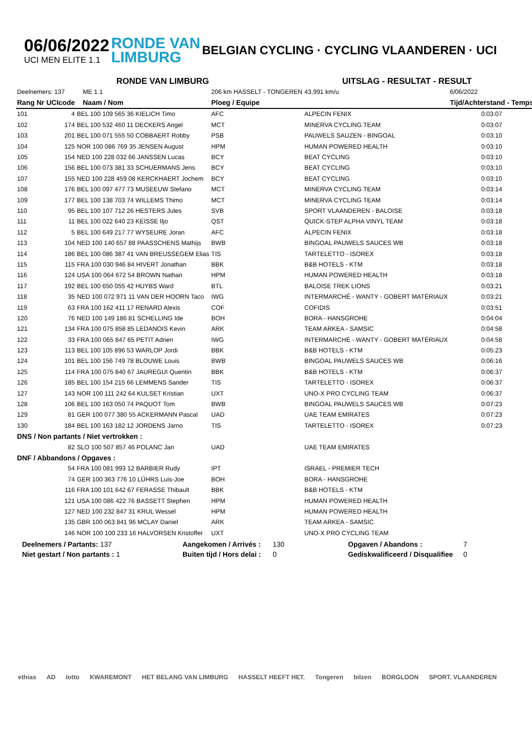06/06/2022
UCI MEN ELITE 1.1
RONDE VAN
LIMBURG
BELGIAN CYCLING · CYCLING VLAANDEREN · UCI
RONDE VAN LIMBURG UITSLAG - RESULTAT - RESULT
| Deelnemers: 137 | | | ME 1.1 | 206 km HASSELT - TONGEREN | | 43,991 km/u | 6/06/2022 |
| Rang | Nr UCIcode | | Naam / Nom | Ploeg / Equipe | | | Tijd/Achterstand - Temps |
| 101 | 4 | BEL 100 109 565 36 KIELICH Timo | | AFC | ALPECIN FENIX | | 0:03:07 |
| 102 | 174 | BEL 100 532 460 11 DECKERS Angel | | MCT | MINERVA CYCLING TEAM | | 0:03:07 |
| 103 | 201 | BEL 100 071 555 50 COBBAERT Robby | | PSB | PAUWELS SAUZEN - BINGOAL | | 0:03:10 |
| 104 | 125 | NOR 100 086 769 35 JENSEN August | | HPM | HUMAN POWERED HEALTH | | 0:03:10 |
| 105 | 154 | NED 100 228 032 66 JANSSEN Lucas | | BCY | BEAT CYCLING | | 0:03:10 |
| 106 | 156 | BEL 100 073 381 33 SCHUERMANS Jens | | BCY | BEAT CYCLING | | 0:03:10 |
| 107 | 155 | NED 100 228 459 08 KERCKHAERT Jochem | | BCY | BEAT CYCLING | | 0:03:10 |
| 108 | 176 | BEL 100 097 477 73 MUSEEUW Stefano | | MCT | MINERVA CYCLING TEAM | | 0:03:14 |
| 109 | 177 | BEL 100 138 703 74 WILLEMS Thimo | | MCT | MINERVA CYCLING TEAM | | 0:03:14 |
| 110 | 95 | BEL 100 107 712 26 HESTERS Jules | | SVB | SPORT VLAANDEREN - BALOISE | | 0:03:18 |
| 111 | 11 | BEL 100 022 640 23 KEISSE Iljo | | QST | QUICK-STEP ALPHA VINYL TEAM | | 0:03:18 |
| 112 | 5 | BEL 100 649 217 77 WYSEURE Joran | | AFC | ALPECIN FENIX | | 0:03:18 |
| 113 | 104 | NED 100 140 657 88 PAASSCHENS Mathijs | | BWB | BINGOAL PAUWELS SAUCES WB | | 0:03:18 |
| 114 | 186 | BEL 100 086 387 41 VAN BREUSSEGEM Elias | | TIS | TARTELETTO - ISOREX | | 0:03:18 |
| 115 | 115 | FRA 100 030 946 84 HIVERT Jonathan | | BBK | B&B HOTELS - KTM | | 0:03:18 |
| 116 | 124 | USA 100 064 672 54 BROWN Nathan | | HPM | HUMAN POWERED HEALTH | | 0:03:18 |
| 117 | 192 | BEL 100 650 055 42 HUYBS Ward | | BTL | BALOISE TREK LIONS | | 0:03:21 |
| 118 | 35 | NED 100 072 971 11 VAN DER HOORN Taco | | IWG | INTERMARCHÉ - WANTY - GOBERT MATÉRIAUX | | 0:03:21 |
| 119 | 63 | FRA 100 162 411 17 RENARD Alexis | | COF | COFIDIS | | 0:03:51 |
| 120 | 76 | NED 100 149 186 81 SCHELLING Ide | | BOH | BORA - HANSGROHE | | 0:04:04 |
| 121 | 134 | FRA 100 075 858 85 LEDANOIS Kevin | | ARK | TEAM ARKEA - SAMSIC | | 0:04:58 |
| 122 | 33 | FRA 100 065 847 65 PETIT Adrien | | IWG | INTERMARCHÉ - WANTY - GOBERT MATÉRIAUX | | 0:04:58 |
| 123 | 113 | BEL 100 105 896 53 WARLOP Jordi | | BBK | B&B HOTELS - KTM | | 0:05:23 |
| 124 | 101 | BEL 100 156 749 78 BLOUWE Louis | | BWB | BINGOAL PAUWELS SAUCES WB | | 0:06:16 |
| 125 | 114 | FRA 100 075 840 67 JAUREGUI Quentin | | BBK | B&B HOTELS - KTM | | 0:06:37 |
| 126 | 185 | BEL 100 154 215 66 LEMMENS Sander | | TIS | TARTELETTO - ISOREX | | 0:06:37 |
| 127 | 143 | NOR 100 111 242 64 KULSET Kristian | | UXT | UNO-X PRO CYCLING TEAM | | 0:06:37 |
| 128 | 106 | BEL 100 163 050 74 PAQUOT Tom | | BWB | BINGOAL PAUWELS SAUCES WB | | 0:07:23 |
| 129 | 81 | GER 100 077 380 55 ACKERMANN Pascal | | UAD | UAE TEAM EMIRATES | | 0:07:23 |
| 130 | 184 | BEL 100 163 182 12 JORDENS Jarno | | TIS | TARTELETTO - ISOREX | | 0:07:23 |
| DNS / Non partants / Niet vertrokken : | | | | | | | |
| | 82 | SLO 100 507 857 46 POLANC Jan | | UAD | UAE TEAM EMIRATES | | |
| DNF / Abbandons / Opgaves : | | | | | | | |
| | 54 | FRA 100 081 993 12 BARBIER Rudy | | IPT | ISRAEL - PREMIER TECH | | |
| | 74 | GER 100 363 776 10 LÜHRS Luis-Joe | | BOH | BORA - HANSGROHE | | |
| | 116 | FRA 100 101 642 67 FERASSE Thibault | | BBK | B&B HOTELS - KTM | | |
| | 121 | USA 100 086 422 76 BASSETT Stephen | | HPM | HUMAN POWERED HEALTH | | |
| | 127 | NED 100 232 847 31 KRUL Wessel | | HPM | HUMAN POWERED HEALTH | | |
| | 135 | GBR 100 063 841 96 MCLAY Daniel | | ARK | TEAM ARKEA - SAMSIC | | |
| | 146 | NOR 100 100 233 16 HALVORSEN Kristoffer | | UXT | UNO-X PRO CYCLING TEAM | | |
Deelnemers / Partants: 137
Aangekomen / Arrivés :
130
Opgaven / Abandons :
7
Niet gestart / Non partants : 1
Buiten tijd / Hors delai :
0
Gediskwalificeerd / Disqualifiee
0
ethias AD lotto KWAREMONT HET BELANG VAN LIMBURG HASSELT HEEFT HET. Tongeren bilzen BORGLOON SPORT. VLAANDEREN